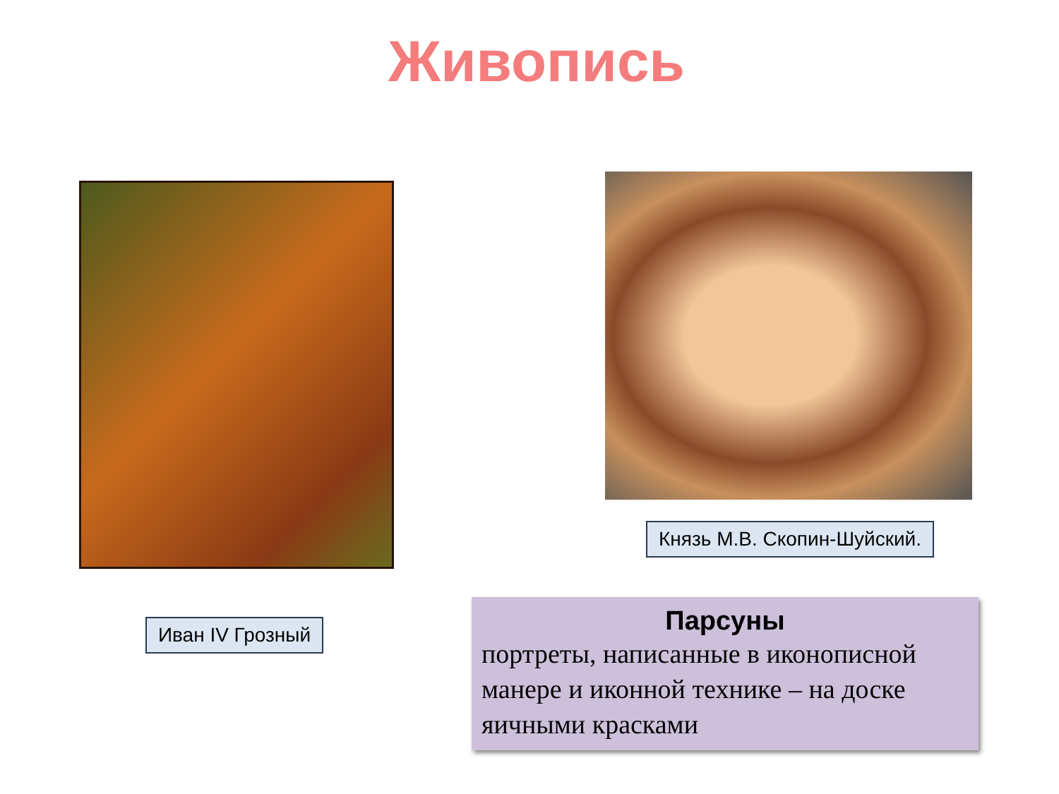Живопись
Иван IV Грозный
Князь М.В. Скопин-Шуйский.
Парсуны
портреты, написанные в иконописной манере и иконной технике – на доске яичными красками